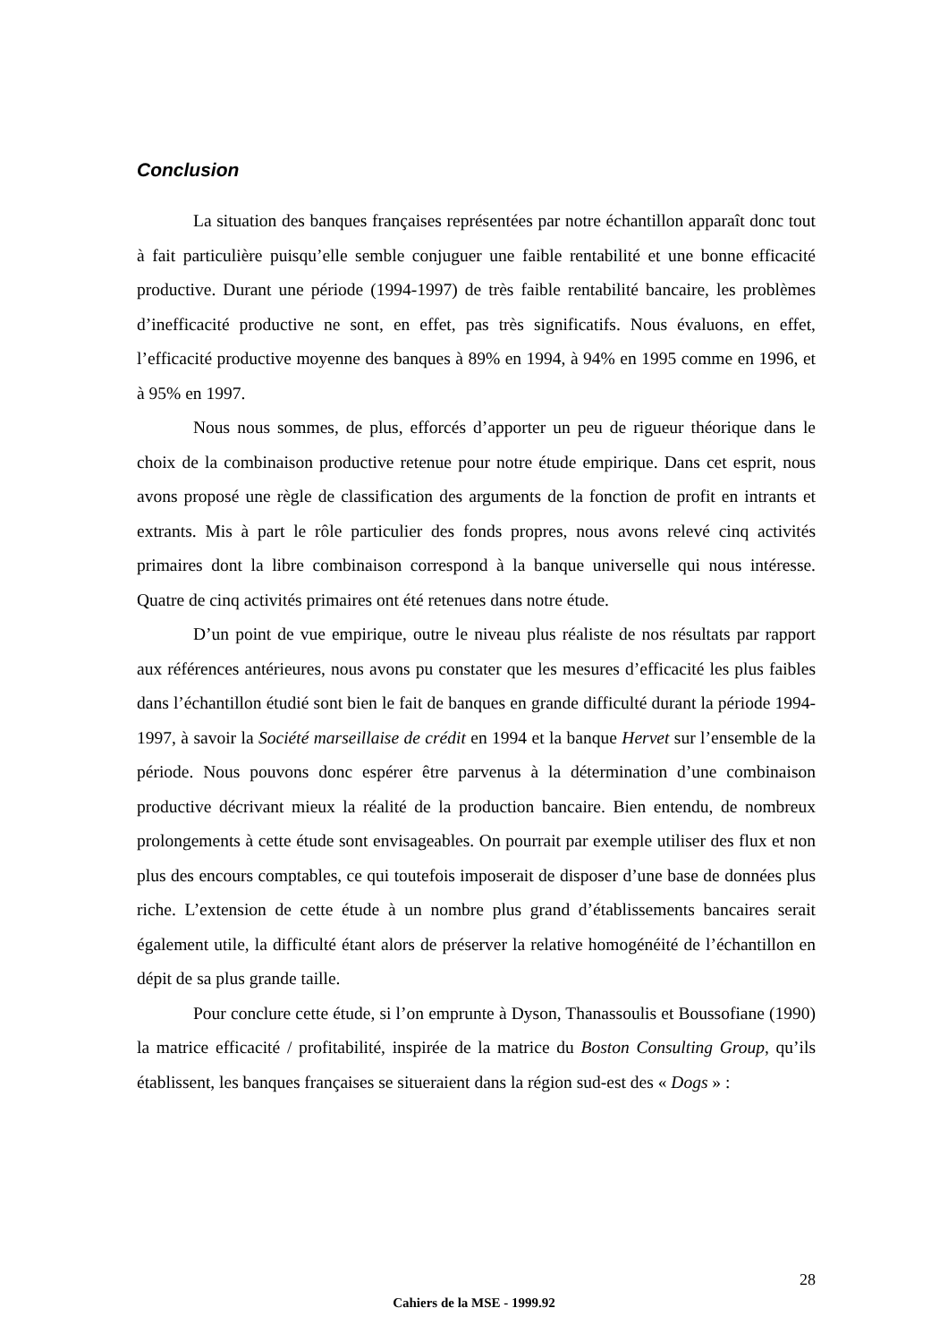Conclusion
La situation des banques françaises représentées par notre échantillon apparaît donc tout à fait particulière puisqu’elle semble conjuguer une faible rentabilité et une bonne efficacité productive. Durant une période (1994-1997) de très faible rentabilité bancaire, les problèmes d’inefficacité productive ne sont, en effet, pas très significatifs. Nous évaluons, en effet, l’efficacité productive moyenne des banques à 89% en 1994, à 94% en 1995 comme en 1996, et à 95% en 1997.
Nous nous sommes, de plus, efforcés d’apporter un peu de rigueur théorique dans le choix de la combinaison productive retenue pour notre étude empirique. Dans cet esprit, nous avons proposé une règle de classification des arguments de la fonction de profit en intrants et extrants. Mis à part le rôle particulier des fonds propres, nous avons relevé cinq activités primaires dont la libre combinaison correspond à la banque universelle qui nous intéresse. Quatre de cinq activités primaires ont été retenues dans notre étude.
D’un point de vue empirique, outre le niveau plus réaliste de nos résultats par rapport aux références antérieures, nous avons pu constater que les mesures d’efficacité les plus faibles dans l’échantillon étudié sont bien le fait de banques en grande difficulté durant la période 1994-1997, à savoir la Société marseillaise de crédit en 1994 et la banque Hervet sur l’ensemble de la période. Nous pouvons donc espérer être parvenus à la détermination d’une combinaison productive décrivant mieux la réalité de la production bancaire. Bien entendu, de nombreux prolongements à cette étude sont envisageables. On pourrait par exemple utiliser des flux et non plus des encours comptables, ce qui toutefois imposerait de disposer d’une base de données plus riche. L’extension de cette étude à un nombre plus grand d’établissements bancaires serait également utile, la difficulté étant alors de préserver la relative homogénéité de l’échantillon en dépit de sa plus grande taille.
Pour conclure cette étude, si l’on emprunte à Dyson, Thanassoulis et Boussofiane (1990) la matrice efficacité / profitabilité, inspirée de la matrice du Boston Consulting Group, qu’ils établissent, les banques françaises se situeraient dans la région sud-est des « Dogs » :
28
Cahiers de la MSE - 1999.92